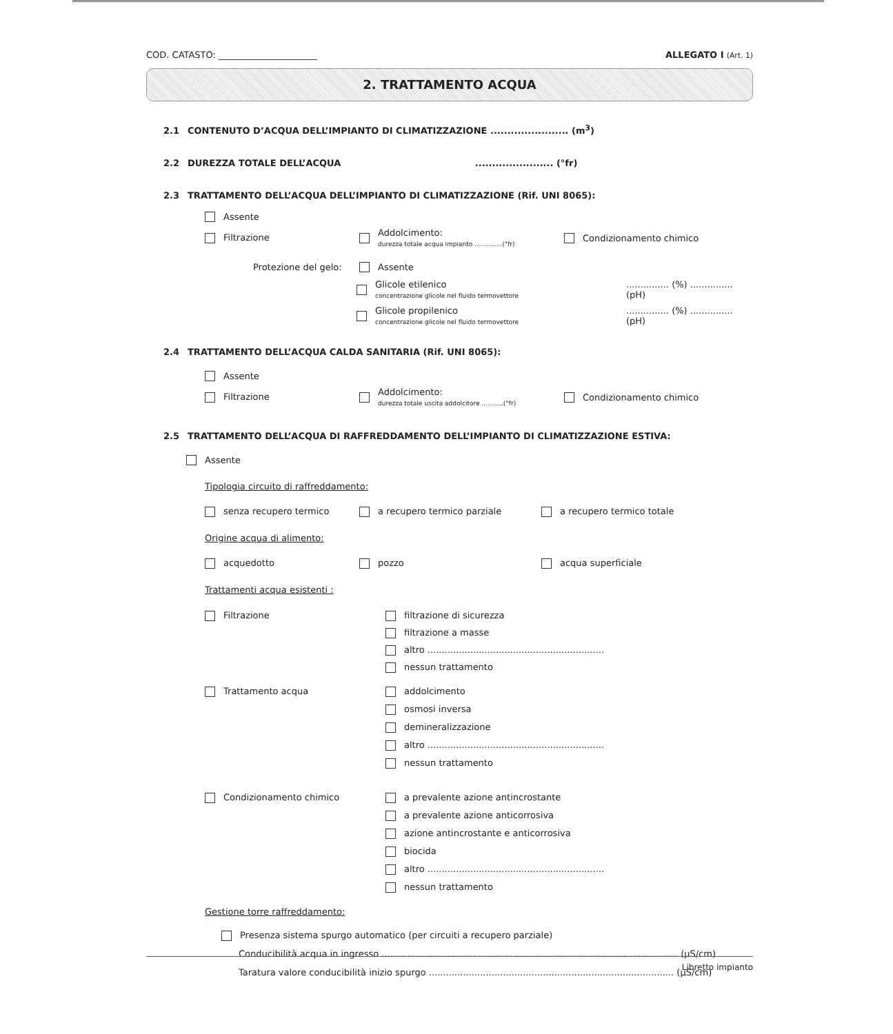COD. CATASTO: ______________________ ALLEGATO I (Art. 1)
2. TRATTAMENTO ACQUA
2.1 CONTENUTO D’ACQUA DELL’IMPIANTO DI CLIMATIZZAZIONE ....................... (m<sup>3</sup>)
2.2 DUREZZA TOTALE DELL’ACQUA ....................... (°fr)
2.3 TRATTAMENTO DELL’ACQUA DELL’IMPIANTO DI CLIMATIZZAZIONE (Rif. UNI 8065):
Assente
Filtrazione Addolcimento:
durezza totale acqua impianto ..............(°fr) Condizionamento chimico
Protezione del gelo: Assente
Glicole etilenico
concentrazione glicole nel fluido termovettore............... (%) ............... (pH)
Glicole propilenico
concentrazione glicole nel fluido termovettore............... (%) ............... (pH)
2.4 TRATTAMENTO DELL’ACQUA CALDA SANITARIA (Rif. UNI 8065):
Assente
Filtrazione Addolcimento:
durezza totale uscita addolcitore ...........(°fr) Condizionamento chimico
2.5 TRATTAMENTO DELL’ACQUA DI RAFFREDDAMENTO DELL’IMPIANTO DI CLIMATIZZAZIONE ESTIVA:
Assente
Tipologia circuito di raffreddamento:
senza recupero termico a recupero termico parziale a recupero termico totale
Origine acqua di alimento:
acquedotto pozzo acqua superficiale
Trattamenti acqua esistenti :
Filtrazione filtrazione di sicurezza
filtrazione a masse
altro ..............................................................
nessun trattamento
Trattamento acqua addolcimento
osmosi inversa
demineralizzazione
altro ..............................................................
nessun trattamento
Condizionamento chimico a prevalente azione antincrostante
a prevalente azione anticorrosiva
azione antincrostante e anticorrosiva
biocida
altro ..............................................................
nessun trattamento
Gestione torre raffreddamento:
Presenza sistema spurgo automatico (per circuiti a recupero parziale)
Conducibilità acqua in ingresso ........................................................................................................ (µS/cm)
Taratura valore conducibilità inizio spurgo ...................................................................................... (µS/cm)
Libretto impianto